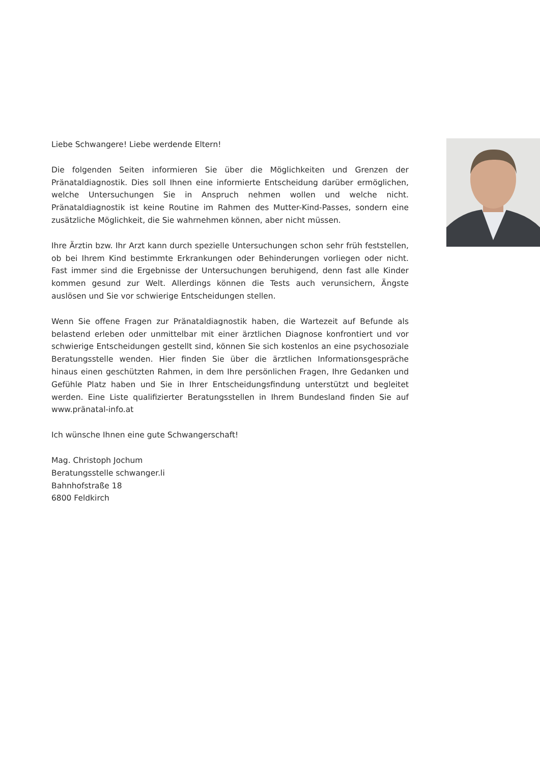Liebe Schwangere! Liebe werdende Eltern!
Die folgenden Seiten informieren Sie über die Möglichkeiten und Grenzen der Pränataldiagnostik. Dies soll Ihnen eine informierte Entscheidung darüber ermöglichen, welche Untersuchungen Sie in Anspruch nehmen wollen und welche nicht. Pränataldiagnostik ist keine Routine im Rahmen des Mutter-Kind-Passes, sondern eine zusätzliche Möglichkeit, die Sie wahrnehmen können, aber nicht müssen.
Ihre Ärztin bzw. Ihr Arzt kann durch spezielle Untersuchungen schon sehr früh feststellen, ob bei Ihrem Kind bestimmte Erkrankungen oder Behinderungen vorliegen oder nicht. Fast immer sind die Ergebnisse der Untersuchungen beruhigend, denn fast alle Kinder kommen gesund zur Welt. Allerdings können die Tests auch verunsichern, Ängste auslösen und Sie vor schwierige Entscheidungen stellen.
Wenn Sie offene Fragen zur Pränataldiagnostik haben, die Wartezeit auf Befunde als belastend erleben oder unmittelbar mit einer ärztlichen Diagnose konfrontiert und vor schwierige Entscheidungen gestellt sind, können Sie sich kostenlos an eine psychosoziale Beratungsstelle wenden. Hier finden Sie über die ärztlichen Informationsgespräche hinaus einen geschützten Rahmen, in dem Ihre persönlichen Fragen, Ihre Gedanken und Gefühle Platz haben und Sie in Ihrer Entscheidungsfindung unterstützt und begleitet werden. Eine Liste qualifizierter Beratungsstellen in Ihrem Bundesland finden Sie auf www.pränatal-info.at
Ich wünsche Ihnen eine gute Schwangerschaft!
Mag. Christoph Jochum
Beratungsstelle schwanger.li
Bahnhofstraße 18
6800 Feldkirch